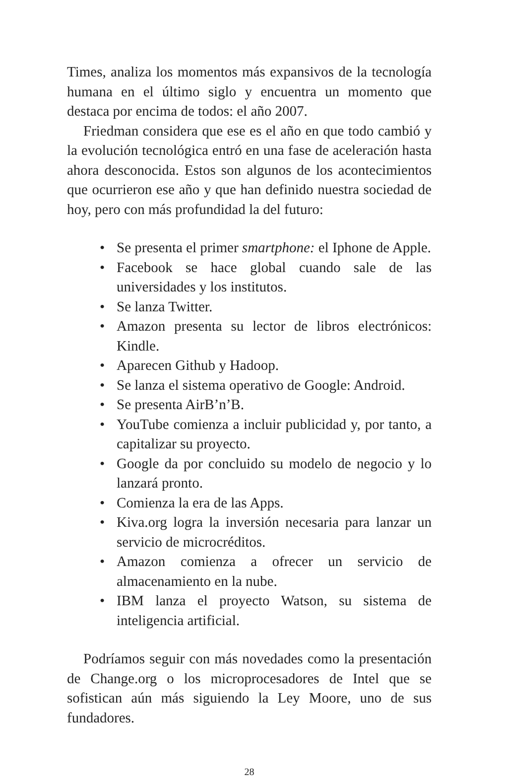Times, analiza los momentos más expansivos de la tecnología humana en el último siglo y encuentra un momento que destaca por encima de todos: el año 2007.
Friedman considera que ese es el año en que todo cambió y la evolución tecnológica entró en una fase de aceleración hasta ahora desconocida. Estos son algunos de los acontecimientos que ocurrieron ese año y que han definido nuestra sociedad de hoy, pero con más profundidad la del futuro:
• Se presenta el primer smartphone: el Iphone de Apple.
• Facebook se hace global cuando sale de las universidades y los institutos.
• Se lanza Twitter.
• Amazon presenta su lector de libros electrónicos: Kindle.
• Aparecen Github y Hadoop.
• Se lanza el sistema operativo de Google: Android.
• Se presenta AirB’n’B.
• YouTube comienza a incluir publicidad y, por tanto, a capitalizar su proyecto.
• Google da por concluido su modelo de negocio y lo lanzará pronto.
• Comienza la era de las Apps.
• Kiva.org logra la inversión necesaria para lanzar un servicio de microcréditos.
• Amazon comienza a ofrecer un servicio de almacenamiento en la nube.
• IBM lanza el proyecto Watson, su sistema de inteligencia artificial.
Podríamos seguir con más novedades como la presentación de Change.org o los microprocesadores de Intel que se sofistican aún más siguiendo la Ley Moore, uno de sus fundadores.
28